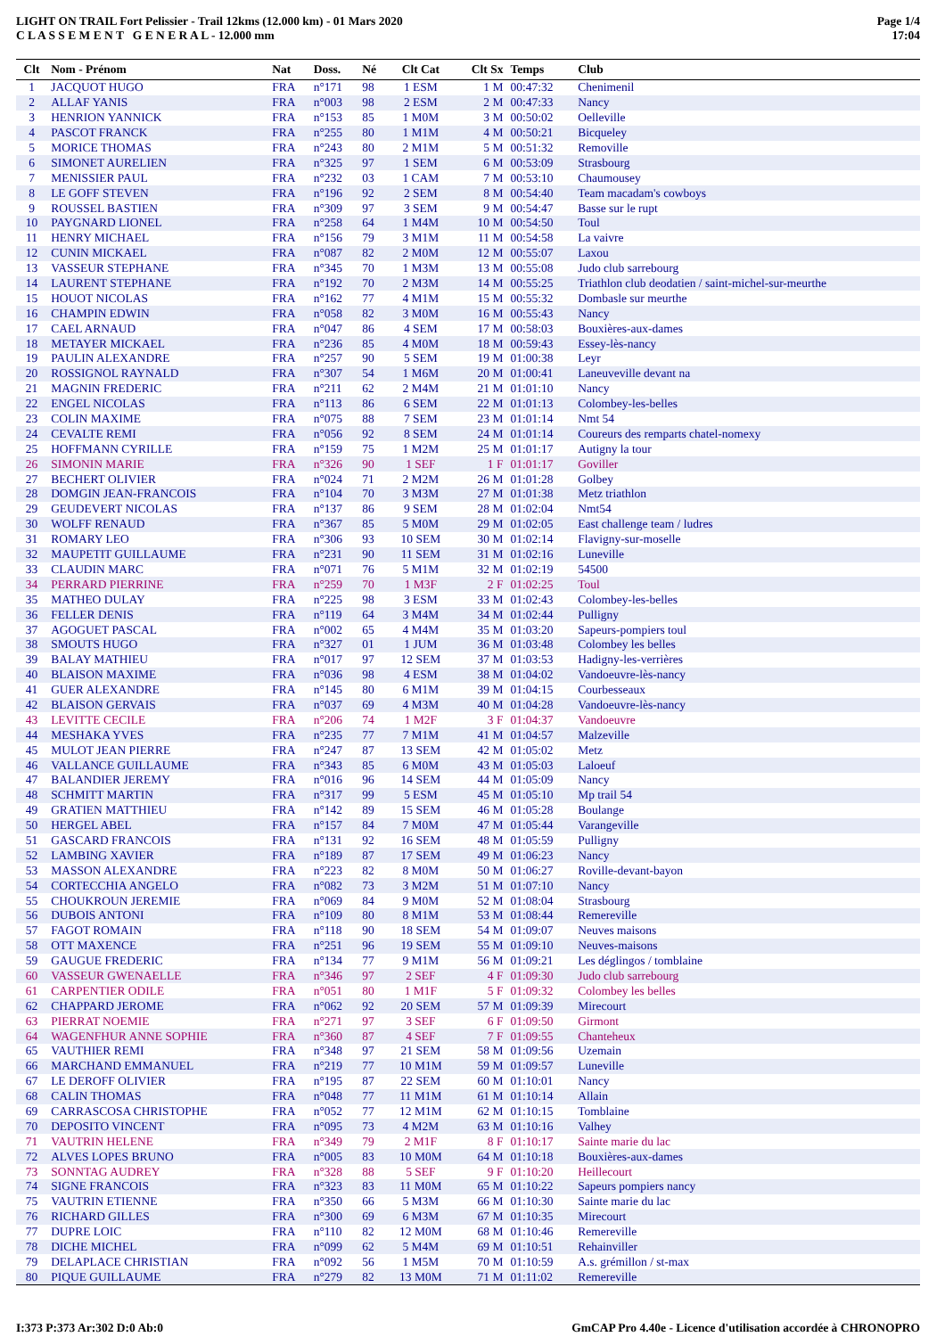LIGHT ON TRAIL Fort Pelissier - Trail 12kms (12.000 km) - 01 Mars 2020
C L A S S E M E N T G E N E R A L - 12.000 mm
Page 1/4
17:04
| Clt | Nom - Prénom | Nat | Doss. | Né | Clt Cat | Clt Sx | Temps | Club |
| --- | --- | --- | --- | --- | --- | --- | --- | --- |
| 1 | JACQUOT HUGO | FRA | n°171 | 98 | 1 ESM | 1 M | 00:47:32 | Chenimenil |
| 2 | ALLAF YANIS | FRA | n°003 | 98 | 2 ESM | 2 M | 00:47:33 | Nancy |
| 3 | HENRION YANNICK | FRA | n°153 | 85 | 1 M0M | 3 M | 00:50:02 | Oelleville |
| 4 | PASCOT FRANCK | FRA | n°255 | 80 | 1 M1M | 4 M | 00:50:21 | Bicqueley |
| 5 | MORICE THOMAS | FRA | n°243 | 80 | 2 M1M | 5 M | 00:51:32 | Removille |
| 6 | SIMONET AURELIEN | FRA | n°325 | 97 | 1 SEM | 6 M | 00:53:09 | Strasbourg |
| 7 | MENISSIER PAUL | FRA | n°232 | 03 | 1 CAM | 7 M | 00:53:10 | Chaumousey |
| 8 | LE GOFF STEVEN | FRA | n°196 | 92 | 2 SEM | 8 M | 00:54:40 | Team macadam's cowboys |
| 9 | ROUSSEL BASTIEN | FRA | n°309 | 97 | 3 SEM | 9 M | 00:54:47 | Basse sur le rupt |
| 10 | PAYGNARD LIONEL | FRA | n°258 | 64 | 1 M4M | 10 M | 00:54:50 | Toul |
| 11 | HENRY MICHAEL | FRA | n°156 | 79 | 3 M1M | 11 M | 00:54:58 | La vaivre |
| 12 | CUNIN MICKAEL | FRA | n°087 | 82 | 2 M0M | 12 M | 00:55:07 | Laxou |
| 13 | VASSEUR STEPHANE | FRA | n°345 | 70 | 1 M3M | 13 M | 00:55:08 | Judo club sarrebourg |
| 14 | LAURENT STEPHANE | FRA | n°192 | 70 | 2 M3M | 14 M | 00:55:25 | Triathlon club deodatien / saint-michel-sur-meurthe |
| 15 | HOUOT NICOLAS | FRA | n°162 | 77 | 4 M1M | 15 M | 00:55:32 | Dombasle sur meurthe |
| 16 | CHAMPIN EDWIN | FRA | n°058 | 82 | 3 M0M | 16 M | 00:55:43 | Nancy |
| 17 | CAEL ARNAUD | FRA | n°047 | 86 | 4 SEM | 17 M | 00:58:03 | Bouxières-aux-dames |
| 18 | METAYER MICKAEL | FRA | n°236 | 85 | 4 M0M | 18 M | 00:59:43 | Essey-lès-nancy |
| 19 | PAULIN ALEXANDRE | FRA | n°257 | 90 | 5 SEM | 19 M | 01:00:38 | Leyr |
| 20 | ROSSIGNOL RAYNALD | FRA | n°307 | 54 | 1 M6M | 20 M | 01:00:41 | Laneuveville devant na |
| 21 | MAGNIN FREDERIC | FRA | n°211 | 62 | 2 M4M | 21 M | 01:01:10 | Nancy |
| 22 | ENGEL NICOLAS | FRA | n°113 | 86 | 6 SEM | 22 M | 01:01:13 | Colombey-les-belles |
| 23 | COLIN MAXIME | FRA | n°075 | 88 | 7 SEM | 23 M | 01:01:14 | Nmt 54 |
| 24 | CEVALTE REMI | FRA | n°056 | 92 | 8 SEM | 24 M | 01:01:14 | Coureurs des remparts chatel-nomexy |
| 25 | HOFFMANN CYRILLE | FRA | n°159 | 75 | 1 M2M | 25 M | 01:01:17 | Autigny la tour |
| 26 | SIMONIN MARIE | FRA | n°326 | 90 | 1 SEF | 1 F | 01:01:17 | Goviller |
| 27 | BECHERT OLIVIER | FRA | n°024 | 71 | 2 M2M | 26 M | 01:01:28 | Golbey |
| 28 | DOMGIN JEAN-FRANCOIS | FRA | n°104 | 70 | 3 M3M | 27 M | 01:01:38 | Metz triathlon |
| 29 | GEUDEVERT NICOLAS | FRA | n°137 | 86 | 9 SEM | 28 M | 01:02:04 | Nmt54 |
| 30 | WOLFF RENAUD | FRA | n°367 | 85 | 5 M0M | 29 M | 01:02:05 | East challenge team / ludres |
| 31 | ROMARY LEO | FRA | n°306 | 93 | 10 SEM | 30 M | 01:02:14 | Flavigny-sur-moselle |
| 32 | MAUPETIT GUILLAUME | FRA | n°231 | 90 | 11 SEM | 31 M | 01:02:16 | Luneville |
| 33 | CLAUDIN MARC | FRA | n°071 | 76 | 5 M1M | 32 M | 01:02:19 | 54500 |
| 34 | PERRARD PIERRINE | FRA | n°259 | 70 | 1 M3F | 2 F | 01:02:25 | Toul |
| 35 | MATHEO DULAY | FRA | n°225 | 98 | 3 ESM | 33 M | 01:02:43 | Colombey-les-belles |
| 36 | FELLER DENIS | FRA | n°119 | 64 | 3 M4M | 34 M | 01:02:44 | Pulligny |
| 37 | AGOGUET PASCAL | FRA | n°002 | 65 | 4 M4M | 35 M | 01:03:20 | Sapeurs-pompiers toul |
| 38 | SMOUTS HUGO | FRA | n°327 | 01 | 1 JUM | 36 M | 01:03:48 | Colombey les belles |
| 39 | BALAY MATHIEU | FRA | n°017 | 97 | 12 SEM | 37 M | 01:03:53 | Hadigny-les-verrières |
| 40 | BLAISON MAXIME | FRA | n°036 | 98 | 4 ESM | 38 M | 01:04:02 | Vandoeuvre-lès-nancy |
| 41 | GUER ALEXANDRE | FRA | n°145 | 80 | 6 M1M | 39 M | 01:04:15 | Courbesseaux |
| 42 | BLAISON GERVAIS | FRA | n°037 | 69 | 4 M3M | 40 M | 01:04:28 | Vandoeuvre-lès-nancy |
| 43 | LEVITTE CECILE | FRA | n°206 | 74 | 1 M2F | 3 F | 01:04:37 | Vandoeuvre |
| 44 | MESHAKA YVES | FRA | n°235 | 77 | 7 M1M | 41 M | 01:04:57 | Malzeville |
| 45 | MULOT JEAN PIERRE | FRA | n°247 | 87 | 13 SEM | 42 M | 01:05:02 | Metz |
| 46 | VALLANCE GUILLAUME | FRA | n°343 | 85 | 6 M0M | 43 M | 01:05:03 | Laloeuf |
| 47 | BALANDIER JEREMY | FRA | n°016 | 96 | 14 SEM | 44 M | 01:05:09 | Nancy |
| 48 | SCHMITT MARTIN | FRA | n°317 | 99 | 5 ESM | 45 M | 01:05:10 | Mp trail 54 |
| 49 | GRATIEN MATTHIEU | FRA | n°142 | 89 | 15 SEM | 46 M | 01:05:28 | Boulange |
| 50 | HERGEL ABEL | FRA | n°157 | 84 | 7 M0M | 47 M | 01:05:44 | Varangeville |
| 51 | GASCARD FRANCOIS | FRA | n°131 | 92 | 16 SEM | 48 M | 01:05:59 | Pulligny |
| 52 | LAMBING XAVIER | FRA | n°189 | 87 | 17 SEM | 49 M | 01:06:23 | Nancy |
| 53 | MASSON ALEXANDRE | FRA | n°223 | 82 | 8 M0M | 50 M | 01:06:27 | Roville-devant-bayon |
| 54 | CORTECCHIA ANGELO | FRA | n°082 | 73 | 3 M2M | 51 M | 01:07:10 | Nancy |
| 55 | CHOUKROUN JEREMIE | FRA | n°069 | 84 | 9 M0M | 52 M | 01:08:04 | Strasbourg |
| 56 | DUBOIS ANTONI | FRA | n°109 | 80 | 8 M1M | 53 M | 01:08:44 | Remereville |
| 57 | FAGOT ROMAIN | FRA | n°118 | 90 | 18 SEM | 54 M | 01:09:07 | Neuves maisons |
| 58 | OTT MAXENCE | FRA | n°251 | 96 | 19 SEM | 55 M | 01:09:10 | Neuves-maisons |
| 59 | GAUGUE FREDERIC | FRA | n°134 | 77 | 9 M1M | 56 M | 01:09:21 | Les déglingos / tomblaine |
| 60 | VASSEUR GWENAELLE | FRA | n°346 | 97 | 2 SEF | 4 F | 01:09:30 | Judo club sarrebourg |
| 61 | CARPENTIER ODILE | FRA | n°051 | 80 | 1 M1F | 5 F | 01:09:32 | Colombey les belles |
| 62 | CHAPPARD JEROME | FRA | n°062 | 92 | 20 SEM | 57 M | 01:09:39 | Mirecourt |
| 63 | PIERRAT NOEMIE | FRA | n°271 | 97 | 3 SEF | 6 F | 01:09:50 | Girmont |
| 64 | WAGENFHUR ANNE SOPHIE | FRA | n°360 | 87 | 4 SEF | 7 F | 01:09:55 | Chanteheux |
| 65 | VAUTHIER REMI | FRA | n°348 | 97 | 21 SEM | 58 M | 01:09:56 | Uzemain |
| 66 | MARCHAND EMMANUEL | FRA | n°219 | 77 | 10 M1M | 59 M | 01:09:57 | Luneville |
| 67 | LE DEROFF OLIVIER | FRA | n°195 | 87 | 22 SEM | 60 M | 01:10:01 | Nancy |
| 68 | CALIN THOMAS | FRA | n°048 | 77 | 11 M1M | 61 M | 01:10:14 | Allain |
| 69 | CARRASCOSA CHRISTOPHE | FRA | n°052 | 77 | 12 M1M | 62 M | 01:10:15 | Tomblaine |
| 70 | DEPOSITO VINCENT | FRA | n°095 | 73 | 4 M2M | 63 M | 01:10:16 | Valhey |
| 71 | VAUTRIN HELENE | FRA | n°349 | 79 | 2 M1F | 8 F | 01:10:17 | Sainte marie du lac |
| 72 | ALVES LOPES BRUNO | FRA | n°005 | 83 | 10 M0M | 64 M | 01:10:18 | Bouxières-aux-dames |
| 73 | SONNTAG AUDREY | FRA | n°328 | 88 | 5 SEF | 9 F | 01:10:20 | Heillecourt |
| 74 | SIGNE FRANCOIS | FRA | n°323 | 83 | 11 M0M | 65 M | 01:10:22 | Sapeurs pompiers nancy |
| 75 | VAUTRIN ETIENNE | FRA | n°350 | 66 | 5 M3M | 66 M | 01:10:30 | Sainte marie du lac |
| 76 | RICHARD GILLES | FRA | n°300 | 69 | 6 M3M | 67 M | 01:10:35 | Mirecourt |
| 77 | DUPRE LOIC | FRA | n°110 | 82 | 12 M0M | 68 M | 01:10:46 | Remereville |
| 78 | DICHE MICHEL | FRA | n°099 | 62 | 5 M4M | 69 M | 01:10:51 | Rehainviller |
| 79 | DELAPLACE CHRISTIAN | FRA | n°092 | 56 | 1 M5M | 70 M | 01:10:59 | A.s. grémillon / st-max |
| 80 | PIQUE GUILLAUME | FRA | n°279 | 82 | 13 M0M | 71 M | 01:11:02 | Remereville |
I:373 P:373 Ar:302 D:0 Ab:0 GmCAP Pro 4.40e - Licence d'utilisation accordée à CHRONOPRO